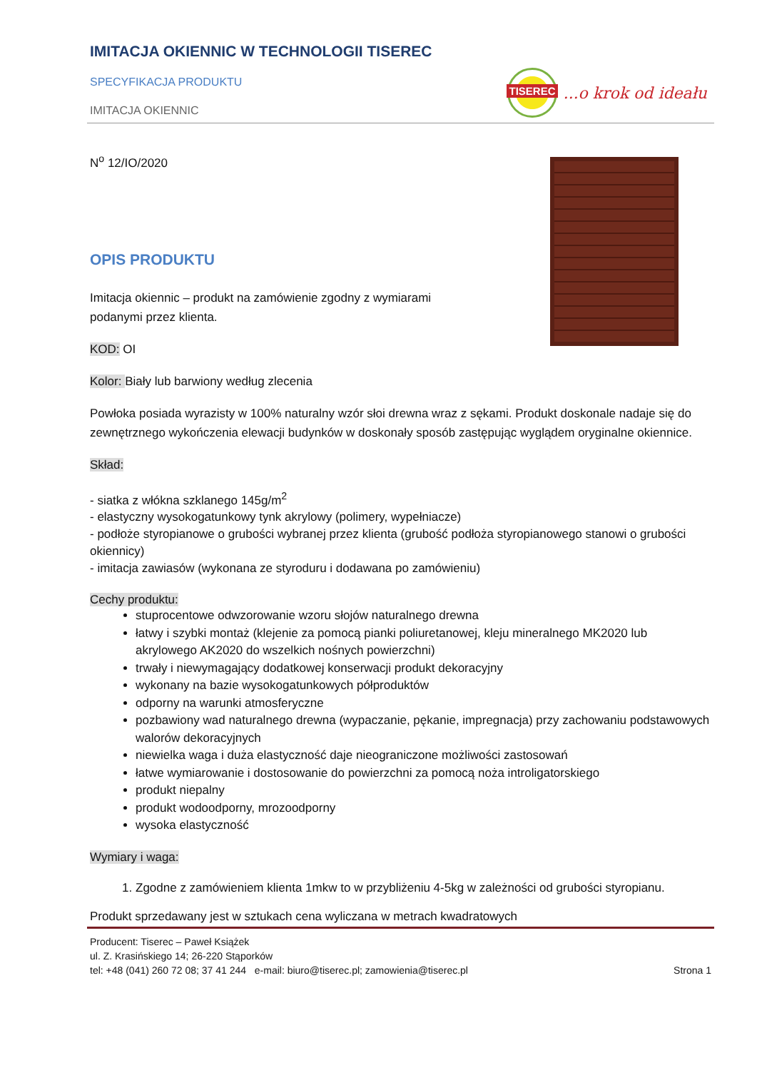IMITACJA OKIENNIC W TECHNOLOGII TISEREC
SPECYFIKACJA PRODUKTU
IMITACJA OKIENNIC
TISEREC
...o krok od ideału
N<sup>o</sup> 12/IO/2020
OPIS PRODUKTU
Imitacja okiennic – produkt na zamówienie zgodny z wymiarami podanymi przez klienta.
KOD: OI
Kolor: Biały lub barwiony według zlecenia
Powłoka posiada wyrazisty w 100% naturalny wzór słoi drewna wraz z sękami. Produkt doskonale nadaje się do zewnętrznego wykończenia elewacji budynków w doskonały sposób zastępując wyglądem oryginalne okiennice.
Skład:
- siatka z włókna szklanego 145g/m<sup>2</sup>
- elastyczny wysokogatunkowy tynk akrylowy (polimery, wypełniacze)
- podłoże styropianowe o grubości wybranej przez klienta (grubość podłoża styropianowego stanowi o grubości okiennicy)
- imitacja zawiasów (wykonana ze styroduru i dodawana po zamówieniu)
Cechy produktu:
stuprocentowe odwzorowanie wzoru słojów naturalnego drewna
łatwy i szybki montaż (klejenie za pomocą pianki poliuretanowej, kleju mineralnego MK2020 lub akrylowego AK2020 do wszelkich nośnych powierzchni)
trwały i niewymagający dodatkowej konserwacji produkt dekoracyjny
wykonany na bazie wysokogatunkowych półproduktów
odporny na warunki atmosferyczne
pozbawiony wad naturalnego drewna (wypaczanie, pękanie, impregnacja) przy zachowaniu podstawowych walorów dekoracyjnych
niewielka waga i duża elastyczność daje nieograniczone możliwości zastosowań
łatwe wymiarowanie i dostosowanie do powierzchni za pomocą noża introligatorskiego
produkt niepalny
produkt wodoodporny, mrozoodporny
wysoka elastyczność
Wymiary i waga:
1. Zgodne z zamówieniem klienta 1mkw to w przybliżeniu 4-5kg w zależności od grubości styropianu.
Produkt sprzedawany jest w sztukach cena wyliczana w metrach kwadratowych
Producent: Tiserec – Paweł Książek
ul. Z. Krasińskiego 14; 26-220 Stąporków
tel: +48 (041) 260 72 08; 37 41 244 e-mail: biuro@tiserec.pl; zamowienia@tiserec.pl Strona 1